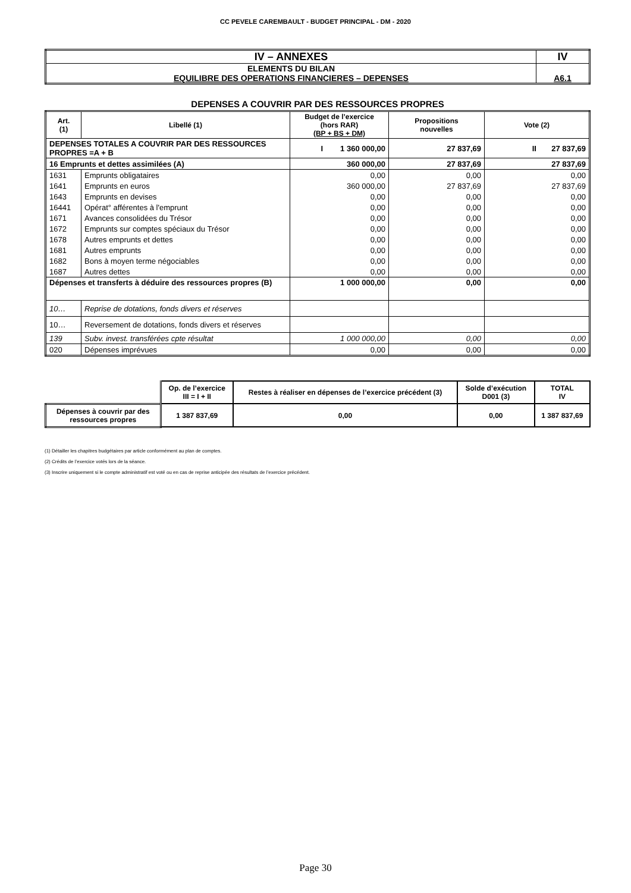CC PEVELE CAREMBAULT - BUDGET PRINCIPAL - DM - 2020
| IV – ANNEXES | IV |
| ELEMENTS DU BILAN EQUILIBRE DES OPERATIONS FINANCIERES – DEPENSES | A6.1 |
DEPENSES A COUVRIR PAR DES RESSOURCES PROPRES
| Art. (1) | Libellé (1) | Budget de l’exercice (hors RAR) (BP + BS + DM) | Propositions nouvelles | Vote (2) |
| --- | --- | --- | --- | --- |
| DEPENSES TOTALES A COUVRIR PAR DES RESSOURCES PROPRES =A + B | | I 1 360 000,00 | 27 837,69 | II 27 837,69 |
| 16 Emprunts et dettes assimilées (A) | | 360 000,00 | 27 837,69 | 27 837,69 |
| 1631 | Emprunts obligataires | 0,00 | 0,00 | 0,00 |
| 1641 | Emprunts en euros | 360 000,00 | 27 837,69 | 27 837,69 |
| 1643 | Emprunts en devises | 0,00 | 0,00 | 0,00 |
| 16441 | Opérat° afférentes à l'emprunt | 0,00 | 0,00 | 0,00 |
| 1671 | Avances consolidées du Trésor | 0,00 | 0,00 | 0,00 |
| 1672 | Emprunts sur comptes spéciaux du Trésor | 0,00 | 0,00 | 0,00 |
| 1678 | Autres emprunts et dettes | 0,00 | 0,00 | 0,00 |
| 1681 | Autres emprunts | 0,00 | 0,00 | 0,00 |
| 1682 | Bons à moyen terme négociables | 0,00 | 0,00 | 0,00 |
| 1687 | Autres dettes | 0,00 | 0,00 | 0,00 |
| Dépenses et transferts à déduire des ressources propres (B) | | 1 000 000,00 | 0,00 | 0,00 |
| 10… | Reprise de dotations, fonds divers et réserves | | | |
| 10… | Reversement de dotations, fonds divers et réserves | | | |
| 139 | Subv. invest. transférées cpte résultat | 1 000 000,00 | 0,00 | 0,00 |
| 020 | Dépenses imprévues | 0,00 | 0,00 | 0,00 |
| | Op. de l’exercice III = I + II | Restes à réaliser en dépenses de l’exercice précédent (3) | Solde d’exécution D001 (3) | TOTAL IV |
| Dépenses à couvrir par des ressources propres | 1 387 837,69 | 0,00 | 0,00 | 1 387 837,69 |
(1) Détailler les chapitres budgétaires par article conformément au plan de comptes.
(2) Crédits de l’exercice votés lors de la séance.
(3) Inscrire uniquement si le compte administratif est voté ou en cas de reprise anticipée des résultats de l’exercice précédent.
Page 30